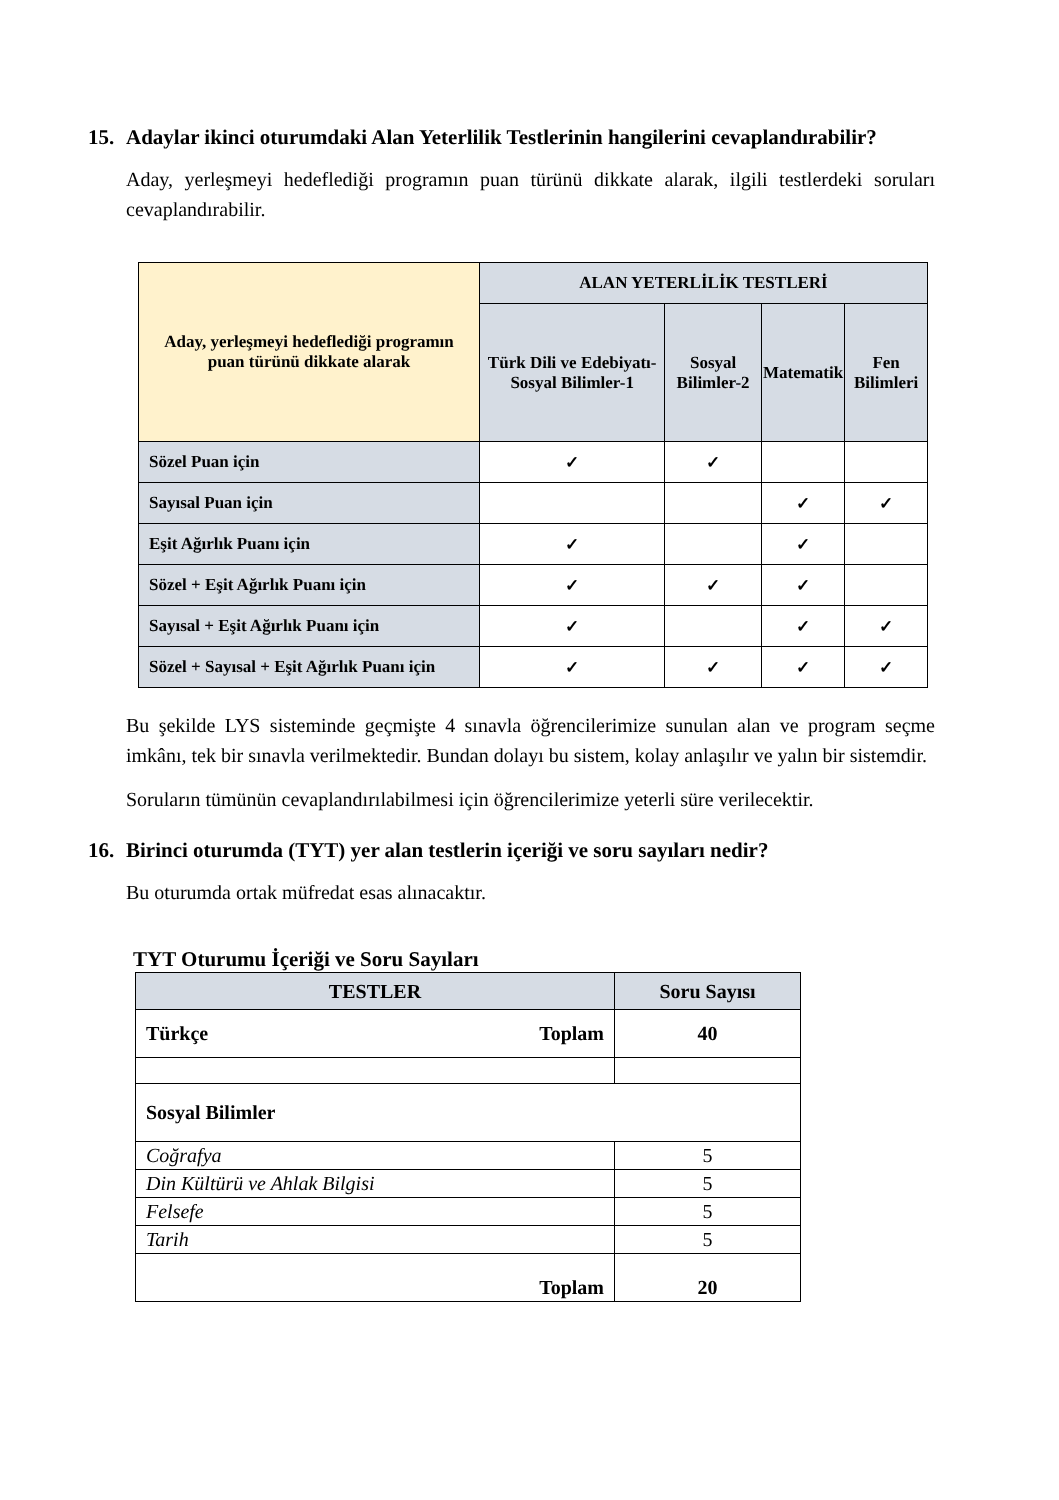15. Adaylar ikinci oturumdaki Alan Yeterlilik Testlerinin hangilerini cevaplandırabilir?
Aday, yerleşmeyi hedeflediği programın puan türünü dikkate alarak, ilgili testlerdeki soruları cevaplandırabilir.
| Aday, yerleşmeyi hedeflediği programın puan türünü dikkate alarak | ALAN YETERLİLİK TESTLERİ | | | |
| --- | --- | --- | --- | --- |
| | Türk Dili ve Edebiyatı-Sosyal Bilimler-1 | Sosyal Bilimler-2 | Matematik | Fen Bilimleri |
| Sözel Puan için | ✓ | ✓ | | |
| Sayısal Puan için | | | ✓ | ✓ |
| Eşit Ağırlık Puanı için | ✓ | | ✓ | |
| Sözel + Eşit Ağırlık Puanı için | ✓ | ✓ | ✓ | |
| Sayısal + Eşit Ağırlık Puanı için | ✓ | | ✓ | ✓ |
| Sözel + Sayısal + Eşit Ağırlık Puanı için | ✓ | ✓ | ✓ | ✓ |
Bu şekilde LYS sisteminde geçmişte 4 sınavla öğrencilerimize sunulan alan ve program seçme imkânı, tek bir sınavla verilmektedir. Bundan dolayı bu sistem, kolay anlaşılır ve yalın bir sistemdir.
Soruların tümünün cevaplandırılabilmesi için öğrencilerimize yeterli süre verilecektir.
16. Birinci oturumda (TYT) yer alan testlerin içeriği ve soru sayıları nedir?
Bu oturumda ortak müfredat esas alınacaktır.
TYT Oturumu İçeriği ve Soru Sayıları
| TESTLER | Soru Sayısı |
| --- | --- |
| Türkçe Toplam | 40 |
| Sosyal Bilimler | |
| Coğrafya | 5 |
| Din Kültürü ve Ahlak Bilgisi | 5 |
| Felsefe | 5 |
| Tarih | 5 |
| Toplam | 20 |